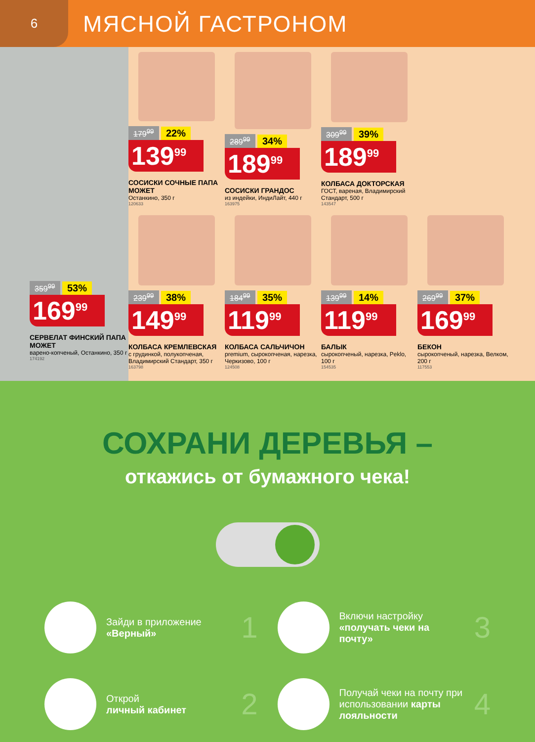6
МЯСНОЙ ГАСТРОНОМ
359<sup>99</sup> 53%
169<sup>99</sup>
СЕРВЕЛАТ ФИНСКИЙ ПАПА МОЖЕТ
варено-копченый, Останкино, 350 г
174192
179<sup>99</sup> 22%
139<sup>99</sup>
СОСИСКИ СОЧНЫЕ ПАПА МОЖЕТ
Останкино, 350 г
120633
289<sup>99</sup> 34%
189<sup>99</sup>
СОСИСКИ ГРАНДОС
из индейки, ИндиЛайт, 440 г
163975
309<sup>99</sup> 39%
189<sup>99</sup>
КОЛБАСА ДОКТОРСКАЯ
ГОСТ, вареная, Владимирский Стандарт, 500 г
143547
239<sup>99</sup> 38%
149<sup>99</sup>
КОЛБАСА КРЕМЛЕВСКАЯ
с грудинкой, полукопченая, Владимирский Стандарт, 350 г
163798
184<sup>99</sup> 35%
119<sup>99</sup>
КОЛБАСА САЛЬЧИЧОН
premium, сырокопченая, нарезка, Черкизово, 100 г
124508
139<sup>99</sup> 14%
119<sup>99</sup>
БАЛЫК
сырокопченый, нарезка, Peklo, 100 г
154535
269<sup>99</sup> 37%
169<sup>99</sup>
БЕКОН
сырокопченый, нарезка, Велком, 200 г
117553
СОХРАНИ ДЕРЕВЬЯ –
откажись от бумажного чека!
Зайди в приложение
«Верный»
1
Включи настройку
«получать чеки на почту»
3
Открой
личный кабинет
2
Получай чеки на почту при использовании карты лояльности
4